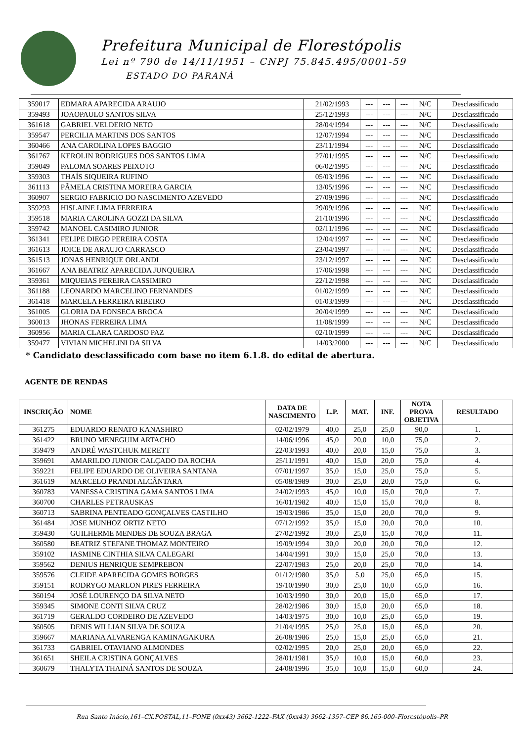Prefeitura Municipal de Florestópolis
Lei nº 790 de 14/11/1951 – CNPJ 75.845.495/0001-59
ESTADO DO PARANÁ
| 359017 | EDMARA APARECIDA ARAUJO | 21/02/1993 | --- | --- | --- | N/C | Desclassificado |
| 359493 | JOAOPAULO SANTOS SILVA | 25/12/1993 | --- | --- | --- | N/C | Desclassificado |
| 361618 | GABRIEL VELDERIO NETO | 28/04/1994 | --- | --- | --- | N/C | Desclassificado |
| 359547 | PERCILIA MARTINS DOS SANTOS | 12/07/1994 | --- | --- | --- | N/C | Desclassificado |
| 360466 | ANA CAROLINA LOPES BAGGIO | 23/11/1994 | --- | --- | --- | N/C | Desclassificado |
| 361767 | KEROLIN RODRIGUES DOS SANTOS LIMA | 27/01/1995 | --- | --- | --- | N/C | Desclassificado |
| 359049 | PALOMA SOARES PEIXOTO | 06/02/1995 | --- | --- | --- | N/C | Desclassificado |
| 359303 | THAÍS SIQUEIRA RUFINO | 05/03/1996 | --- | --- | --- | N/C | Desclassificado |
| 361113 | PÂMELA CRISTINA MOREIRA GARCIA | 13/05/1996 | --- | --- | --- | N/C | Desclassificado |
| 360907 | SERGIO FABRICIO DO NASCIMENTO AZEVEDO | 27/09/1996 | --- | --- | --- | N/C | Desclassificado |
| 359293 | HISLAINE LIMA FERREIRA | 29/09/1996 | --- | --- | --- | N/C | Desclassificado |
| 359518 | MARIA CAROLINA GOZZI DA SILVA | 21/10/1996 | --- | --- | --- | N/C | Desclassificado |
| 359742 | MANOEL CASIMIRO JUNIOR | 02/11/1996 | --- | --- | --- | N/C | Desclassificado |
| 361341 | FELIPE DIEGO PEREIRA COSTA | 12/04/1997 | --- | --- | --- | N/C | Desclassificado |
| 361613 | JOICE DE ARAUJO CARRASCO | 23/04/1997 | --- | --- | --- | N/C | Desclassificado |
| 361513 | JONAS HENRIQUE ORLANDI | 23/12/1997 | --- | --- | --- | N/C | Desclassificado |
| 361667 | ANA BEATRIZ APARECIDA JUNQUEIRA | 17/06/1998 | --- | --- | --- | N/C | Desclassificado |
| 359361 | MIQUEIAS PEREIRA CASSIMIRO | 22/12/1998 | --- | --- | --- | N/C | Desclassificado |
| 361188 | LEONARDO MARCELINO FERNANDES | 01/02/1999 | --- | --- | --- | N/C | Desclassificado |
| 361418 | MARCELA FERREIRA RIBEIRO | 01/03/1999 | --- | --- | --- | N/C | Desclassificado |
| 361005 | GLORIA DA FONSECA BROCA | 20/04/1999 | --- | --- | --- | N/C | Desclassificado |
| 360013 | JHONAS FERREIRA LIMA | 11/08/1999 | --- | --- | --- | N/C | Desclassificado |
| 360956 | MARIA CLARA CARDOSO PAZ | 02/10/1999 | --- | --- | --- | N/C | Desclassificado |
| 359477 | VIVIAN MICHELINI DA SILVA | 14/03/2000 | --- | --- | --- | N/C | Desclassificado |
* Candidato desclassificado com base no item 6.1.8. do edital de abertura.
AGENTE DE RENDAS
| INSCRIÇÃO | NOME | DATA DE NASCIMENTO | L.P. | MAT. | INF. | NOTA PROVA OBJETIVA | RESULTADO |
| --- | --- | --- | --- | --- | --- | --- | --- |
| 361275 | EDUARDO RENATO KANASHIRO | 02/02/1979 | 40,0 | 25,0 | 25,0 | 90,0 | 1. |
| 361422 | BRUNO MENEGUIM ARTACHO | 14/06/1996 | 45,0 | 20,0 | 10,0 | 75,0 | 2. |
| 359479 | ANDRÉ WASTCHUK MERETT | 22/03/1993 | 40,0 | 20,0 | 15,0 | 75,0 | 3. |
| 359691 | AMARILDO JUNIOR CALÇADO DA ROCHA | 25/11/1991 | 40,0 | 15,0 | 20,0 | 75,0 | 4. |
| 359221 | FELIPE EDUARDO DE OLIVEIRA SANTANA | 07/01/1997 | 35,0 | 15,0 | 25,0 | 75,0 | 5. |
| 361619 | MARCELO PRANDI ALCÂNTARA | 05/08/1989 | 30,0 | 25,0 | 20,0 | 75,0 | 6. |
| 360783 | VANESSA CRISTINA GAMA SANTOS LIMA | 24/02/1993 | 45,0 | 10,0 | 15,0 | 70,0 | 7. |
| 360700 | CHARLES PETRAUSKAS | 16/01/1982 | 40,0 | 15,0 | 15,0 | 70,0 | 8. |
| 360713 | SABRINA PENTEADO GONÇALVES CASTILHO | 19/03/1986 | 35,0 | 15,0 | 20,0 | 70,0 | 9. |
| 361484 | JOSE MUNHOZ ORTIZ NETO | 07/12/1992 | 35,0 | 15,0 | 20,0 | 70,0 | 10. |
| 359430 | GUILHERME MENDES DE SOUZA BRAGA | 27/02/1992 | 30,0 | 25,0 | 15,0 | 70,0 | 11. |
| 360580 | BEATRIZ STEFANE THOMAZ MONTEIRO | 19/09/1994 | 30,0 | 20,0 | 20,0 | 70,0 | 12. |
| 359102 | IASMINE CINTHIA SILVA CALEGARI | 14/04/1991 | 30,0 | 15,0 | 25,0 | 70,0 | 13. |
| 359562 | DENIUS HENRIQUE SEMPREBON | 22/07/1983 | 25,0 | 20,0 | 25,0 | 70,0 | 14. |
| 359576 | CLEIDE APARECIDA GOMES BORGES | 01/12/1980 | 35,0 | 5,0 | 25,0 | 65,0 | 15. |
| 359151 | RODRYGO MARLON PIRES FERREIRA | 19/10/1990 | 30,0 | 25,0 | 10,0 | 65,0 | 16. |
| 360194 | JOSÉ LOURENÇO DA SILVA NETO | 10/03/1990 | 30,0 | 20,0 | 15,0 | 65,0 | 17. |
| 359345 | SIMONE CONTI SILVA CRUZ | 28/02/1986 | 30,0 | 15,0 | 20,0 | 65,0 | 18. |
| 361719 | GERALDO CORDEIRO DE AZEVEDO | 14/03/1975 | 30,0 | 10,0 | 25,0 | 65,0 | 19. |
| 360505 | DENIS WILLIAN SILVA DE SOUZA | 21/04/1995 | 25,0 | 25,0 | 15,0 | 65,0 | 20. |
| 359667 | MARIANA ALVARENGA KAMINAGAKURA | 26/08/1986 | 25,0 | 15,0 | 25,0 | 65,0 | 21. |
| 361733 | GABRIEL OTAVIANO ALMONDES | 02/02/1995 | 20,0 | 25,0 | 20,0 | 65,0 | 22. |
| 361651 | SHEILA CRISTINA GONÇALVES | 28/01/1981 | 35,0 | 10,0 | 15,0 | 60,0 | 23. |
| 360679 | THALYTA THAINÁ SANTOS DE SOUZA | 24/08/1996 | 35,0 | 10,0 | 15,0 | 60,0 | 24. |
Rua Santo Inácio,161–CX.POSTAL,11–FONE (0xx43) 3662-1222–FAX (0xx43) 3662-1357–CEP 86.165-000–Florestópolis–PR